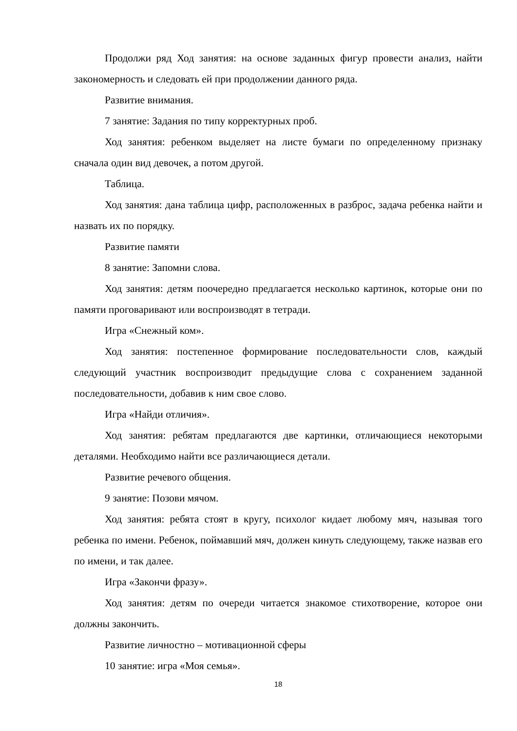Продолжи ряд Ход занятия: на основе заданных фигур провести анализ, найти закономерность и следовать ей при продолжении данного ряда.
Развитие внимания.
7 занятие: Задания по типу корректурных проб.
Ход занятия: ребенком выделяет на листе бумаги по определенному признаку сначала один вид девочек, а потом другой.
Таблица.
Ход занятия: дана таблица цифр, расположенных в разброс, задача ребенка найти и назвать их по порядку.
Развитие памяти
8 занятие: Запомни слова.
Ход занятия: детям поочередно предлагается несколько картинок, которые они по памяти проговаривают или воспроизводят в тетради.
Игра «Снежный ком».
Ход занятия: постепенное формирование последовательности слов, каждый следующий участник воспроизводит предыдущие слова с сохранением заданной последовательности, добавив к ним свое слово.
Игра «Найди отличия».
Ход занятия: ребятам предлагаются две картинки, отличающиеся некоторыми деталями. Необходимо найти все различающиеся детали.
Развитие речевого общения.
9 занятие: Позови мячом.
Ход занятия: ребята стоят в кругу, психолог кидает любому мяч, называя того ребенка по имени. Ребенок, поймавший мяч, должен кинуть следующему, также назвав его по имени, и так далее.
Игра «Закончи фразу».
Ход занятия: детям по очереди читается знакомое стихотворение, которое они должны закончить.
Развитие личностно – мотивационной сферы
10 занятие: игра «Моя семья».
18